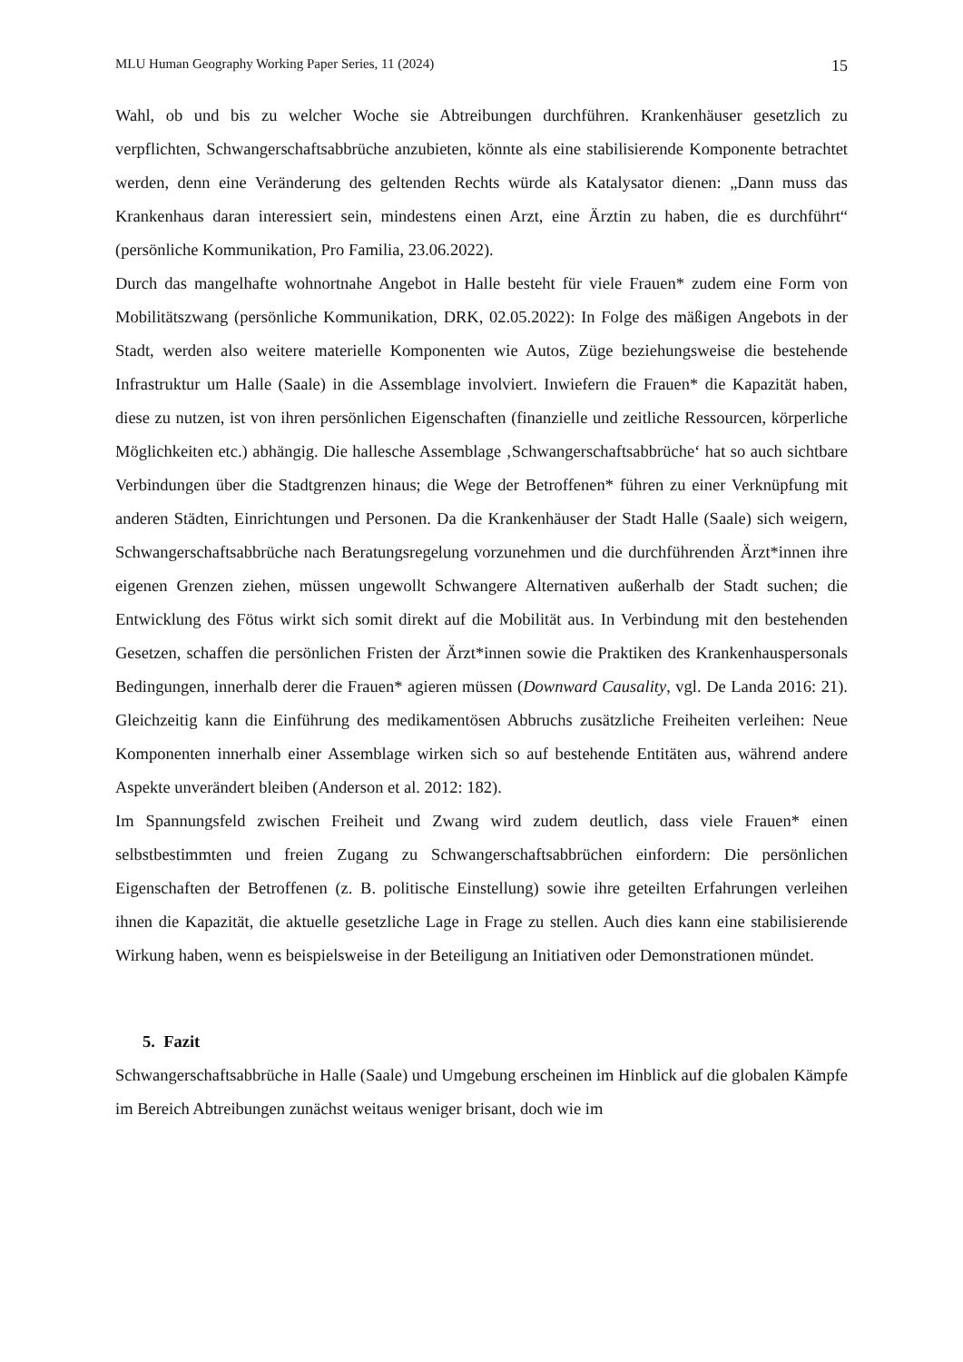MLU Human Geography Working Paper Series, 11 (2024) 15
Wahl, ob und bis zu welcher Woche sie Abtreibungen durchführen. Krankenhäuser gesetzlich zu verpflichten, Schwangerschaftsabbrüche anzubieten, könnte als eine stabilisierende Komponente betrachtet werden, denn eine Veränderung des geltenden Rechts würde als Katalysator dienen: „Dann muss das Krankenhaus daran interessiert sein, mindestens einen Arzt, eine Ärztin zu haben, die es durchführt“ (persönliche Kommunikation, Pro Familia, 23.06.2022).
Durch das mangelhafte wohnortnahe Angebot in Halle besteht für viele Frauen* zudem eine Form von Mobilitätszwang (persönliche Kommunikation, DRK, 02.05.2022): In Folge des mäßigen Angebots in der Stadt, werden also weitere materielle Komponenten wie Autos, Züge beziehungsweise die bestehende Infrastruktur um Halle (Saale) in die Assemblage involviert. Inwiefern die Frauen* die Kapazität haben, diese zu nutzen, ist von ihren persönlichen Eigenschaften (finanzielle und zeitliche Ressourcen, körperliche Möglichkeiten etc.) abhängig. Die hallesche Assemblage ‚Schwangerschaftsabbrüche‘ hat so auch sichtbare Verbindungen über die Stadtgrenzen hinaus; die Wege der Betroffenen* führen zu einer Verknüpfung mit anderen Städten, Einrichtungen und Personen. Da die Krankenhäuser der Stadt Halle (Saale) sich weigern, Schwangerschaftsabbrüche nach Beratungsregelung vorzunehmen und die durchführenden Ärzt*innen ihre eigenen Grenzen ziehen, müssen ungewollt Schwangere Alternativen außerhalb der Stadt suchen; die Entwicklung des Fötus wirkt sich somit direkt auf die Mobilität aus. In Verbindung mit den bestehenden Gesetzen, schaffen die persönlichen Fristen der Ärzt*innen sowie die Praktiken des Krankenhauspersonals Bedingungen, innerhalb derer die Frauen* agieren müssen (Downward Causality, vgl. De Landa 2016: 21). Gleichzeitig kann die Einführung des medikamentösen Abbruchs zusätzliche Freiheiten verleihen: Neue Komponenten innerhalb einer Assemblage wirken sich so auf bestehende Entitäten aus, während andere Aspekte unverändert bleiben (Anderson et al. 2012: 182).
Im Spannungsfeld zwischen Freiheit und Zwang wird zudem deutlich, dass viele Frauen* einen selbstbestimmten und freien Zugang zu Schwangerschaftsabbrüchen einfordern: Die persönlichen Eigenschaften der Betroffenen (z. B. politische Einstellung) sowie ihre geteilten Erfahrungen verleihen ihnen die Kapazität, die aktuelle gesetzliche Lage in Frage zu stellen. Auch dies kann eine stabilisierende Wirkung haben, wenn es beispielsweise in der Beteiligung an Initiativen oder Demonstrationen mündet.
5. Fazit
Schwangerschaftsabbrüche in Halle (Saale) und Umgebung erscheinen im Hinblick auf die globalen Kämpfe im Bereich Abtreibungen zunächst weitaus weniger brisant, doch wie im